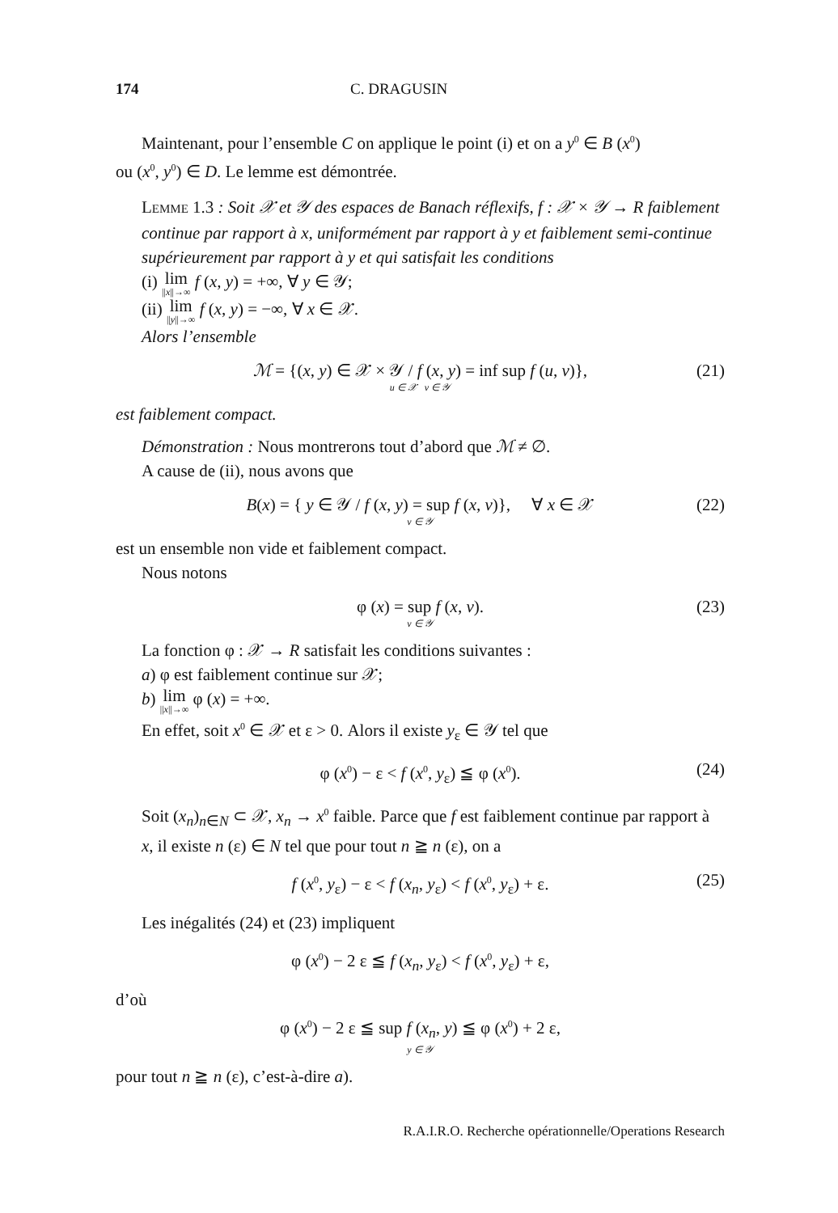174 C. DRAGUSIN
Maintenant, pour l’ensemble C on applique le point (i) et on a y<sup>0</sup> ∈ B (x<sup>0</sup>)
ou (x<sup>0</sup>, y<sup>0</sup>) ∈ D. Le lemme est démontrée.
LEMME 1.3 : Soit 𝒳 et 𝒴 des espaces de Banach réflexifs, f : 𝒳 × 𝒴 → R faiblement continue par rapport à x, uniformément par rapport à y et faiblement semi-continue supérieurement par rapport à y et qui satisfait les conditions
(i) lim ||x||→∞ f (x, y) = +∞, ∀ y ∈ 𝒴;
(ii) lim ||y||→∞ f (x, y) = −∞, ∀ x ∈ 𝒳.
Alors l’ensemble
ℳ = {(x, y) ∈ 𝒳 × 𝒴 / f (x, y) = inf sup f (u, v)},
u ∈ 𝒳 v ∈ 𝒴 (21)
est faiblement compact.
Démonstration : Nous montrerons tout d’abord que ℳ ≠ ∅.
A cause de (ii), nous avons que
B(x) = { y ∈ 𝒴 / f (x, y) = sup f (x, v)}, ∀ x ∈ 𝒳
v ∈ 𝒴 (22)
est un ensemble non vide et faiblement compact.
Nous notons
φ (x) = sup f (x, v).
v ∈ 𝒴 (23)
La fonction φ : 𝒳 → R satisfait les conditions suivantes :
a) φ est faiblement continue sur 𝒳;
b) lim ||x||→∞ φ (x) = +∞.
En effet, soit x<sup>0</sup> ∈ 𝒳 et ε > 0. Alors il existe y<sub>ε</sub> ∈ 𝒴 tel que
φ (x<sup>0</sup>) − ε < f (x<sup>0</sup>, y<sub>ε</sub>) ≦ φ (x<sup>0</sup>). (24)
Soit (x<sub>n</sub>)<sub>n∈N</sub> ⊂ 𝒳, x<sub>n</sub> → x<sup>0</sup> faible. Parce que f est faiblement continue par rapport à x, il existe n (ε) ∈ N tel que pour tout n ≧ n (ε), on a
f (x<sup>0</sup>, y<sub>ε</sub>) − ε < f (x<sub>n</sub>, y<sub>ε</sub>) < f (x<sup>0</sup>, y<sub>ε</sub>) + ε. (25)
Les inégalités (24) et (23) impliquent
φ (x<sup>0</sup>) − 2 ε ≦ f (x<sub>n</sub>, y<sub>ε</sub>) < f (x<sup>0</sup>, y<sub>ε</sub>) + ε,
d’où
φ (x<sup>0</sup>) − 2 ε ≦ sup f (x<sub>n</sub>, y) ≦ φ (x<sup>0</sup>) + 2 ε,
y ∈ 𝒴
pour tout n ≧ n (ε), c’est-à-dire a).
R.A.I.R.O. Recherche opérationnelle/Operations Research